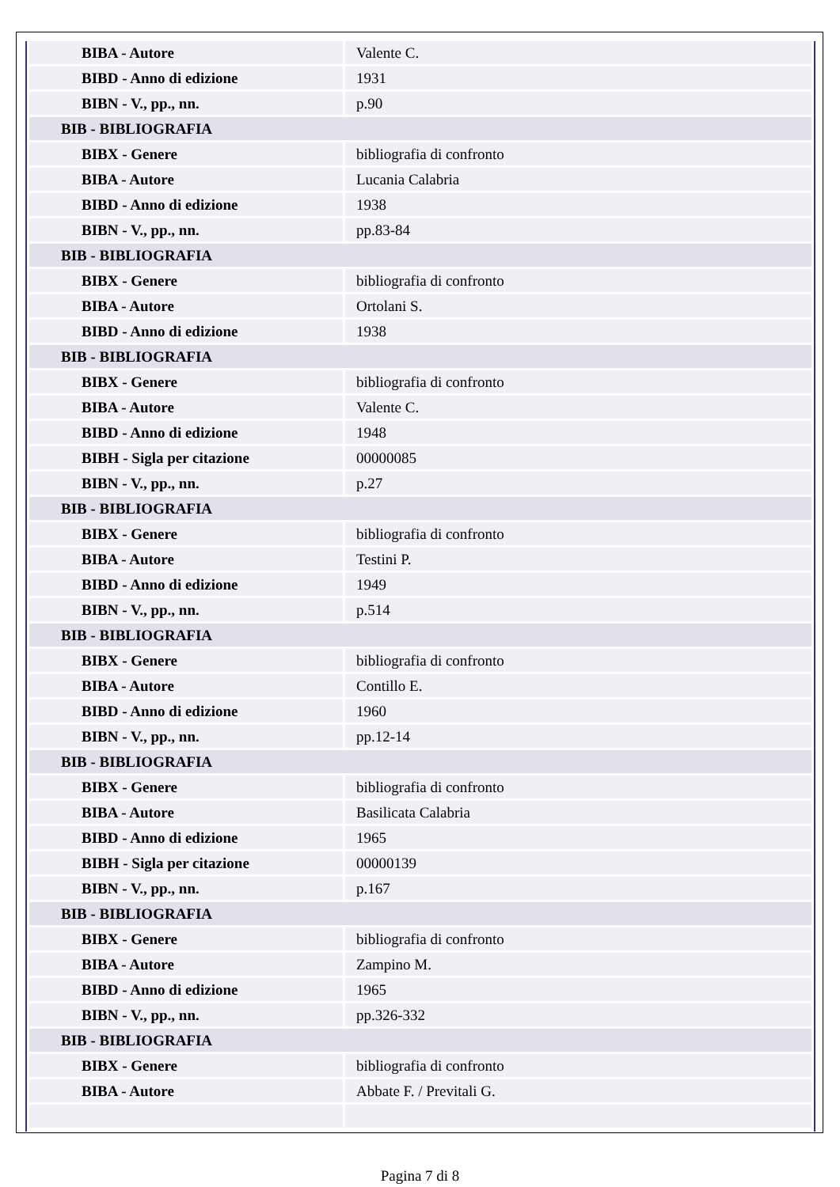| BIBA - Autore | Valente C. |
| BIBD - Anno di edizione | 1931 |
| BIBN - V., pp., nn. | p.90 |
| BIB - BIBLIOGRAFIA | |
| BIBX - Genere | bibliografia di confronto |
| BIBA - Autore | Lucania Calabria |
| BIBD - Anno di edizione | 1938 |
| BIBN - V., pp., nn. | pp.83-84 |
| BIB - BIBLIOGRAFIA | |
| BIBX - Genere | bibliografia di confronto |
| BIBA - Autore | Ortolani S. |
| BIBD - Anno di edizione | 1938 |
| BIB - BIBLIOGRAFIA | |
| BIBX - Genere | bibliografia di confronto |
| BIBA - Autore | Valente C. |
| BIBD - Anno di edizione | 1948 |
| BIBH - Sigla per citazione | 00000085 |
| BIBN - V., pp., nn. | p.27 |
| BIB - BIBLIOGRAFIA | |
| BIBX - Genere | bibliografia di confronto |
| BIBA - Autore | Testini P. |
| BIBD - Anno di edizione | 1949 |
| BIBN - V., pp., nn. | p.514 |
| BIB - BIBLIOGRAFIA | |
| BIBX - Genere | bibliografia di confronto |
| BIBA - Autore | Contillo E. |
| BIBD - Anno di edizione | 1960 |
| BIBN - V., pp., nn. | pp.12-14 |
| BIB - BIBLIOGRAFIA | |
| BIBX - Genere | bibliografia di confronto |
| BIBA - Autore | Basilicata Calabria |
| BIBD - Anno di edizione | 1965 |
| BIBH - Sigla per citazione | 00000139 |
| BIBN - V., pp., nn. | p.167 |
| BIB - BIBLIOGRAFIA | |
| BIBX - Genere | bibliografia di confronto |
| BIBA - Autore | Zampino M. |
| BIBD - Anno di edizione | 1965 |
| BIBN - V., pp., nn. | pp.326-332 |
| BIB - BIBLIOGRAFIA | |
| BIBX - Genere | bibliografia di confronto |
| BIBA - Autore | Abbate F. / Previtali G. |
Pagina 7 di 8